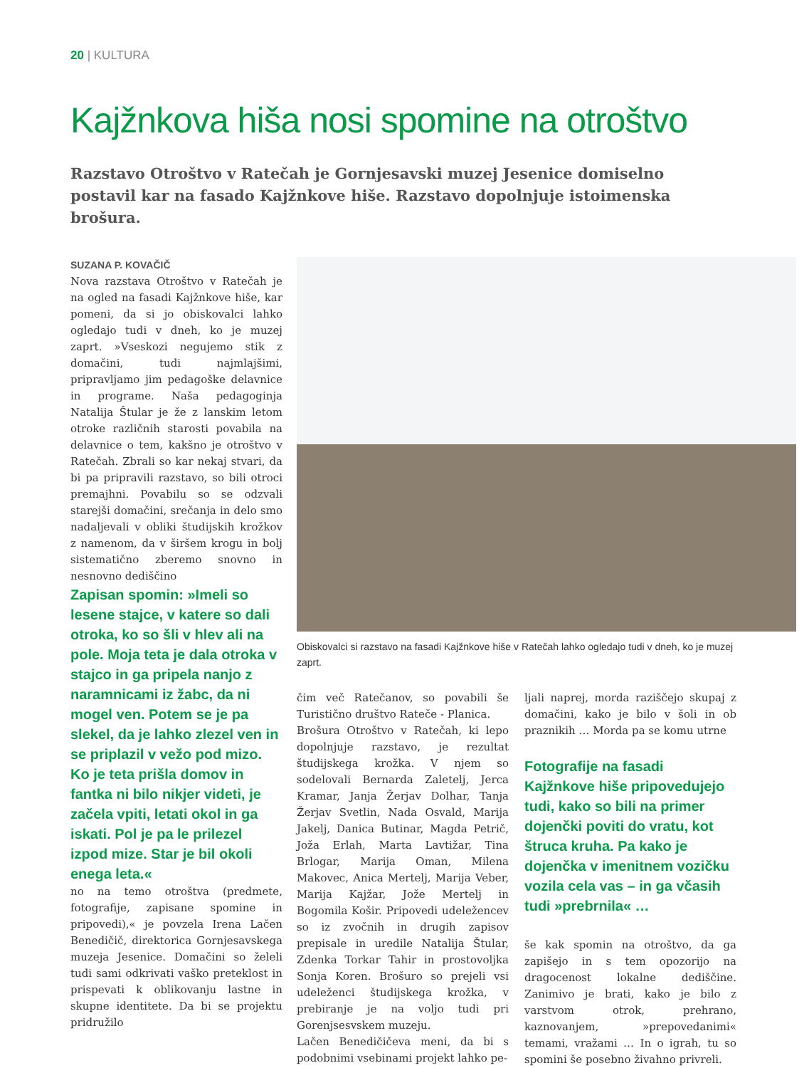20 | KULTURA
Kajžnkova hiša nosi spomine na otroštvo
Razstavo Otroštvo v Ratečah je Gornjesavski muzej Jesenice domiselno postavil kar na fasado Kajžnkove hiše. Razstavo dopolnjuje istoimenska brošura.
SUZANA P. KOVAČIČ
Nova razstava Otroštvo v Ratečah je na ogled na fasadi Kajžnkove hiše, kar pomeni, da si jo obiskovalci lahko ogledajo tudi v dneh, ko je muzej zaprt. »Vseskozi negujemo stik z domačini, tudi najmlajšimi, pripravljamo jim pedagoške delavnice in programe. Naša pedagoginja Natalija Štular je že z lanskim letom otroke različnih starosti povabila na delavnice o tem, kakšno je otroštvo v Ratečah. Zbrali so kar nekaj stvari, da bi pa pripravili razstavo, so bili otroci premajhni. Povabilu so se odzvali starejši domačini, srečanja in delo smo nadaljevali v obliki študijskih krožkov z namenom, da v širšem krogu in bolj sistematično zberemo snovno in nesnovno dediščino
Zapisan spomin: »Imeli so lesene stajce, v katere so dali otroka, ko so šli v hlev ali na pole. Moja teta je dala otroka v stajco in ga pripela nanjo z naramnicami iz žabc, da ni mogel ven. Potem se je pa slekel, da je lahko zlezel ven in se priplazil v vežo pod mizo. Ko je teta prišla domov in fantka ni bilo nikjer videti, je začela vpiti, letati okol in ga iskati. Pol je pa le prilezel izpod mize. Star je bil okoli enega leta.«
no na temo otroštva (predmete, fotografije, zapisane spomine in pripovedi),« je povzela Irena Lačen Benedičič, direktorica Gornjesavskega muzeja Jesenice. Domačini so želeli tudi sami odkrivati vaško preteklost in prispevati k oblikovanju lastne in skupne identitete. Da bi se projektu pridružilo
Obiskovalci si razstavo na fasadi Kajžnkove hiše v Ratečah lahko ogledajo tudi v dneh, ko je muzej zaprt.
čim več Ratečanov, so povabili še Turistično društvo Rateče - Planica.
Brošura Otroštvo v Ratečah, ki lepo dopolnjuje razstavo, je rezultat študijskega krožka. V njem so sodelovali Bernarda Zaletelj, Jerca Kramar, Janja Žerjav Dolhar, Tanja Žerjav Svetlin, Nada Osvald, Marija Jakelj, Danica Butinar, Magda Petrič, Joža Erlah, Marta Lavtižar, Tina Brlogar, Marija Oman, Milena Makovec, Anica Mertelj, Marija Veber, Marija Kajžar, Jože Mertelj in Bogomila Košir. Pripovedi udeležencev so iz zvočnih in drugih zapisov prepisale in uredile Natalija Štular, Zdenka Torkar Tahir in prostovoljka Sonja Koren. Brošuro so prejeli vsi udeleženci študijskega krožka, v prebiranje je na voljo tudi pri Gorenjsesvskem muzeju.
Lačen Benedičičeva meni, da bi s podobnimi vsebinami projekt lahko pe-
ljali naprej, morda raziščejo skupaj z domačini, kako je bilo v šoli in ob praznikih … Morda pa se komu utrne
Fotografije na fasadi Kajžnkove hiše pripovedujejo tudi, kako so bili na primer dojenčki poviti do vratu, kot štruca kruha. Pa kako je dojenčka v imenitnem vozičku vozila cela vas – in ga včasih tudi »prebrnila« …
še kak spomin na otroštvo, da ga zapišejo in s tem opozorijo na dragocenost lokalne dediščine. Zanimivo je brati, kako je bilo z varstvom otrok, prehrano, kaznovanjem, »prepovedanimi« temami, vražami … In o igrah, tu so spomini še posebno živahno privreli.